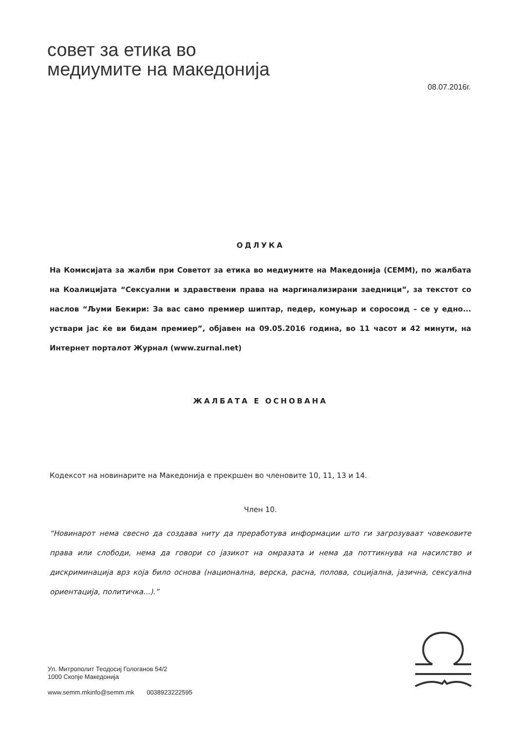совет за етика во
медиумите на македонија
08.07.2016г.
ОДЛУКА
На Комисијата за жалби при Советот за етика во медиумите на Македонија (СЕММ), по жалбата на Коалицијата “Сексуални и здравствени права на маргинализирани заедници”, за текстот со наслов “Љуми Бекири: За вас само премиер шиптар, педер, комуњар и соросоид – се у едно... уствари јас ќе ви бидам премиер”, објавен на 09.05.2016 година, во 11 часот и 42 минути, на Интернет порталот Журнал (www.zurnal.net)
ЖАЛБАТА Е ОСНОВАНА
Кодексот на новинарите на Македонија е прекршен во членовите 10, 11, 13 и 14.
Член 10.
“Новинарот нема свесно да создава ниту да преработува информации што ги загрозуваат човековите права или слободи, нема да говори со јазикот на омразата и нема да поттикнува на насилство и дискриминација врз која било основа (национална, верска, расна, полова, социјална, јазична, сексуална ориентација, политичка...).”
Ул. Митрополит Теодосиј Гологанов 54/2
1000 Скопје Македонија
www.semm.mkinfo@semm.mk 0038923222595